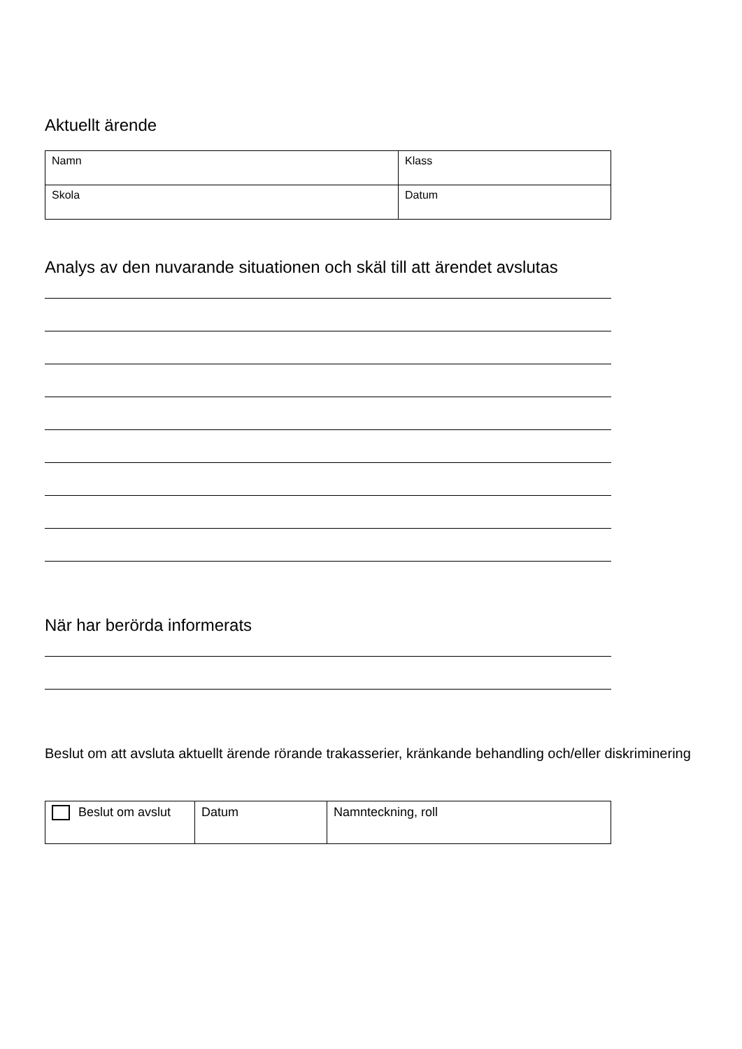Aktuellt ärende
| Namn | Klass |
| Skola | Datum |
Analys av den nuvarande situationen och skäl till att ärendet avslutas
När har berörda informerats
Beslut om att avsluta aktuellt ärende rörande trakasserier, kränkande behandling och/eller diskriminering
| Beslut om avslut | Datum | Namnteckning, roll |